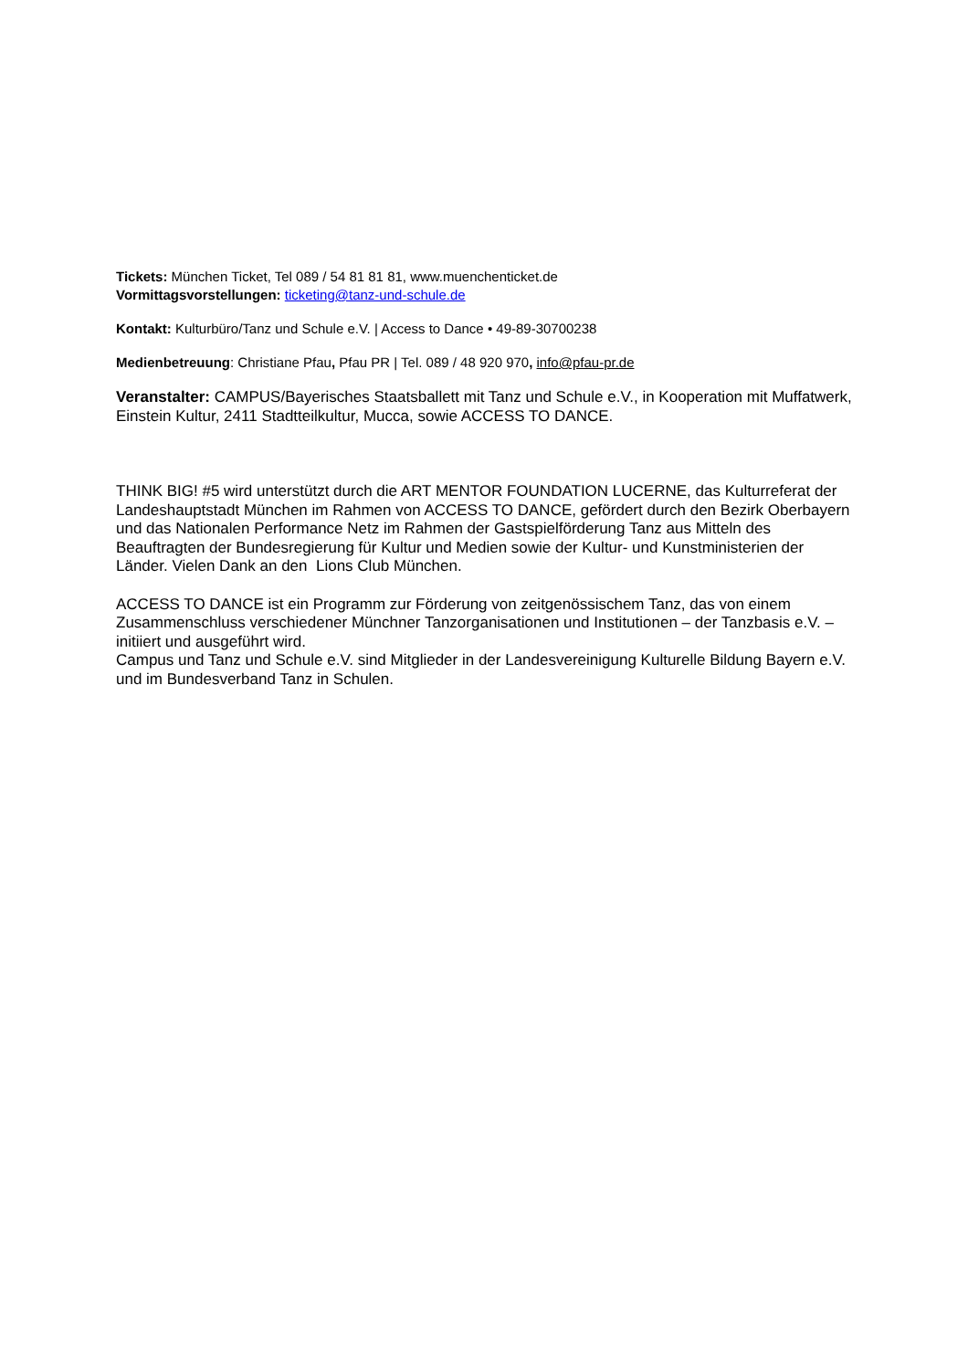Tickets: München Ticket, Tel 089 / 54 81 81 81, www.muenchenticket.de
Vormittagsvorstellungen: ticketing@tanz-und-schule.de
Kontakt: Kulturbüro/Tanz und Schule e.V. | Access to Dance • 49-89-30700238
Medienbetreuung: Christiane Pfau, Pfau PR | Tel. 089 / 48 920 970, info@pfau-pr.de
Veranstalter: CAMPUS/Bayerisches Staatsballett mit Tanz und Schule e.V., in Kooperation mit Muffatwerk, Einstein Kultur, 2411 Stadtteilkultur, Mucca, sowie ACCESS TO DANCE.
THINK BIG! #5 wird unterstützt durch die ART MENTOR FOUNDATION LUCERNE, das Kulturreferat der Landeshauptstadt München im Rahmen von ACCESS TO DANCE, gefördert durch den Bezirk Oberbayern und das Nationalen Performance Netz im Rahmen der Gastspielförderung Tanz aus Mitteln des Beauftragten der Bundesregierung für Kultur und Medien sowie der Kultur- und Kunstministerien der Länder. Vielen Dank an den Lions Club München.
ACCESS TO DANCE ist ein Programm zur Förderung von zeitgenössischem Tanz, das von einem Zusammenschluss verschiedener Münchner Tanzorganisationen und Institutionen – der Tanzbasis e.V. – initiiert und ausgeführt wird.
Campus und Tanz und Schule e.V. sind Mitglieder in der Landesvereinigung Kulturelle Bildung Bayern e.V. und im Bundesverband Tanz in Schulen.